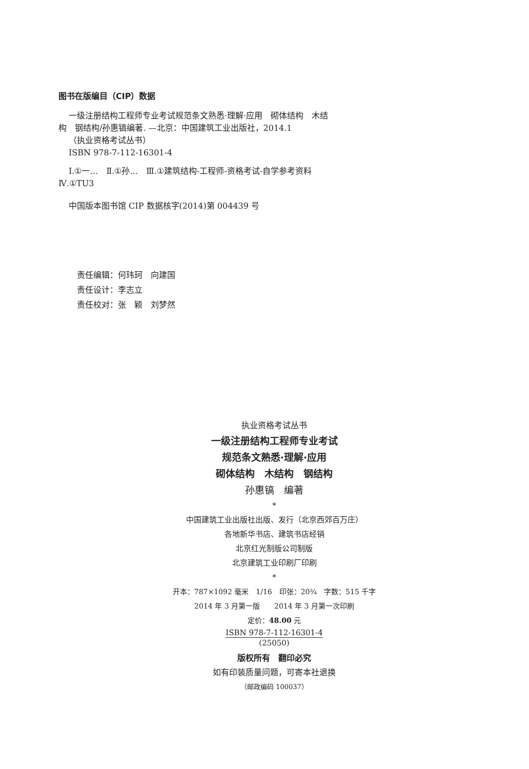图书在版编目（CIP）数据
一级注册结构工程师专业考试规范条文熟悉·理解·应用　砌体结构　木结构　钢结构/孙惠镐编著. —北京：中国建筑工业出版社，2014.1
（执业资格考试丛书）
ISBN 978-7-112-16301-4
Ⅰ.①一…　Ⅱ.①孙…　Ⅲ.①建筑结构-工程师-资格考试-自学参考资料　Ⅳ.①TU3
中国版本图书馆 CIP 数据核字(2014)第 004439 号
责任编辑：何玮珂　向建国
责任设计：李志立
责任校对：张　颖　刘梦然
执业资格考试丛书
一级注册结构工程师专业考试
规范条文熟悉·理解·应用
砌体结构　木结构　钢结构
孙惠镐　编著
*
中国建筑工业出版社出版、发行（北京西郊百万庄）
各地新华书店、建筑书店经销
北京红光制版公司制版
北京建筑工业印刷厂印刷
*
开本：787×1092 毫米　1/16　印张：20¾　字数：515 千字
2014 年 3 月第一版　　2014 年 3 月第一次印刷
定价：48.00 元
ISBN 978-7-112-16301-4
(25050)
版权所有　翻印必究
如有印装质量问题，可寄本社退换
（邮政编码 100037）